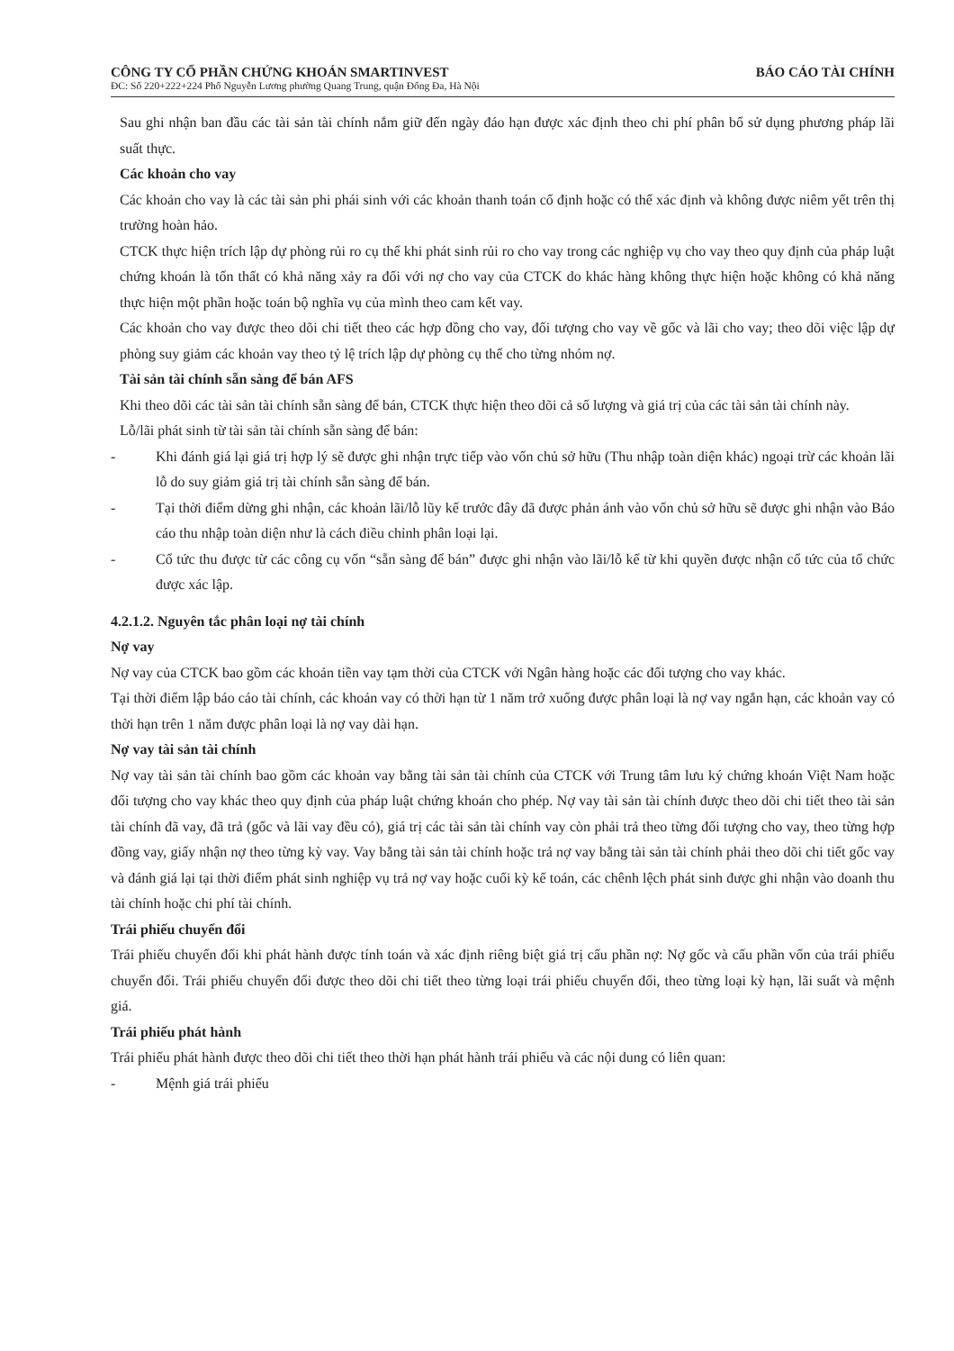CÔNG TY CỔ PHẦN CHỨNG KHOÁN SMARTINVEST BÁO CÁO TÀI CHÍNH
ĐC: Số 220+222+224 Phố Nguyễn Lương phường Quang Trung, quận Đống Đa, Hà Nội
Sau ghi nhận ban đầu các tài sản tài chính nắm giữ đến ngày đáo hạn được xác định theo chi phí phân bổ sử dụng phương pháp lãi suất thực.
Các khoản cho vay
Các khoản cho vay là các tài sản phi phái sinh với các khoản thanh toán cố định hoặc có thể xác định và không được niêm yết trên thị trường hoàn hảo.
CTCK thực hiện trích lập dự phòng rủi ro cụ thể khi phát sinh rủi ro cho vay trong các nghiệp vụ cho vay theo quy định của pháp luật chứng khoán là tổn thất có khả năng xảy ra đối với nợ cho vay của CTCK do khác hàng không thực hiện hoặc không có khả năng thực hiện một phần hoặc toán bộ nghĩa vụ của mình theo cam kết vay.
Các khoản cho vay được theo dõi chi tiết theo các hợp đồng cho vay, đối tượng cho vay về gốc và lãi cho vay; theo dõi việc lập dự phòng suy giảm các khoản vay theo tỷ lệ trích lập dự phòng cụ thể cho từng nhóm nợ.
Tài sản tài chính sẵn sàng để bán AFS
Khi theo dõi các tài sản tài chính sẵn sàng để bán, CTCK thực hiện theo dõi cả số lượng và giá trị của các tài sản tài chính này.
Lỗ/lãi phát sinh từ tài sản tài chính sẵn sàng để bán:
- Khi đánh giá lại giá trị hợp lý sẽ được ghi nhận trực tiếp vào vốn chủ sở hữu (Thu nhập toàn diện khác) ngoại trừ các khoản lãi lỗ do suy giảm giá trị tài chính sẵn sàng để bán.
- Tại thời điểm dừng ghi nhận, các khoản lãi/lỗ lũy kế trước đây đã được phản ánh vào vốn chủ sở hữu sẽ được ghi nhận vào Báo cáo thu nhập toàn diện như là cách điều chỉnh phân loại lại.
- Cổ tức thu được từ các công cụ vốn “sẵn sàng để bán” được ghi nhận vào lãi/lỗ kể từ khi quyền được nhận cổ tức của tổ chức được xác lập.
4.2.1.2. Nguyên tắc phân loại nợ tài chính
Nợ vay
Nợ vay của CTCK bao gồm các khoản tiền vay tạm thời của CTCK với Ngân hàng hoặc các đối tượng cho vay khác.
Tại thời điểm lập báo cáo tài chính, các khoản vay có thời hạn từ 1 năm trở xuống được phân loại là nợ vay ngắn hạn, các khoản vay có thời hạn trên 1 năm được phân loại là nợ vay dài hạn.
Nợ vay tài sản tài chính
Nợ vay tài sản tài chính bao gồm các khoản vay bằng tài sản tài chính của CTCK với Trung tâm lưu ký chứng khoán Việt Nam hoặc đối tượng cho vay khác theo quy định của pháp luật chứng khoán cho phép. Nợ vay tài sản tài chính được theo dõi chi tiết theo tài sản tài chính đã vay, đã trả (gốc và lãi vay đều có), giá trị các tài sản tài chính vay còn phải trả theo từng đối tượng cho vay, theo từng hợp đồng vay, giấy nhận nợ theo từng kỳ vay. Vay bằng tài sản tài chính hoặc trả nợ vay bằng tài sản tài chính phải theo dõi chi tiết gốc vay và đánh giá lại tại thời điểm phát sinh nghiệp vụ trả nợ vay hoặc cuối kỳ kế toán, các chênh lệch phát sinh được ghi nhận vào doanh thu tài chính hoặc chi phí tài chính.
Trái phiếu chuyển đổi
Trái phiếu chuyển đổi khi phát hành được tính toán và xác định riêng biệt giá trị cấu phần nợ: Nợ gốc và cấu phần vốn của trái phiếu chuyển đổi. Trái phiếu chuyển đổi được theo dõi chi tiết theo từng loại trái phiếu chuyển đổi, theo từng loại kỳ hạn, lãi suất và mệnh giá.
Trái phiếu phát hành
Trái phiếu phát hành được theo dõi chi tiết theo thời hạn phát hành trái phiếu và các nội dung có liên quan:
- Mệnh giá trái phiếu